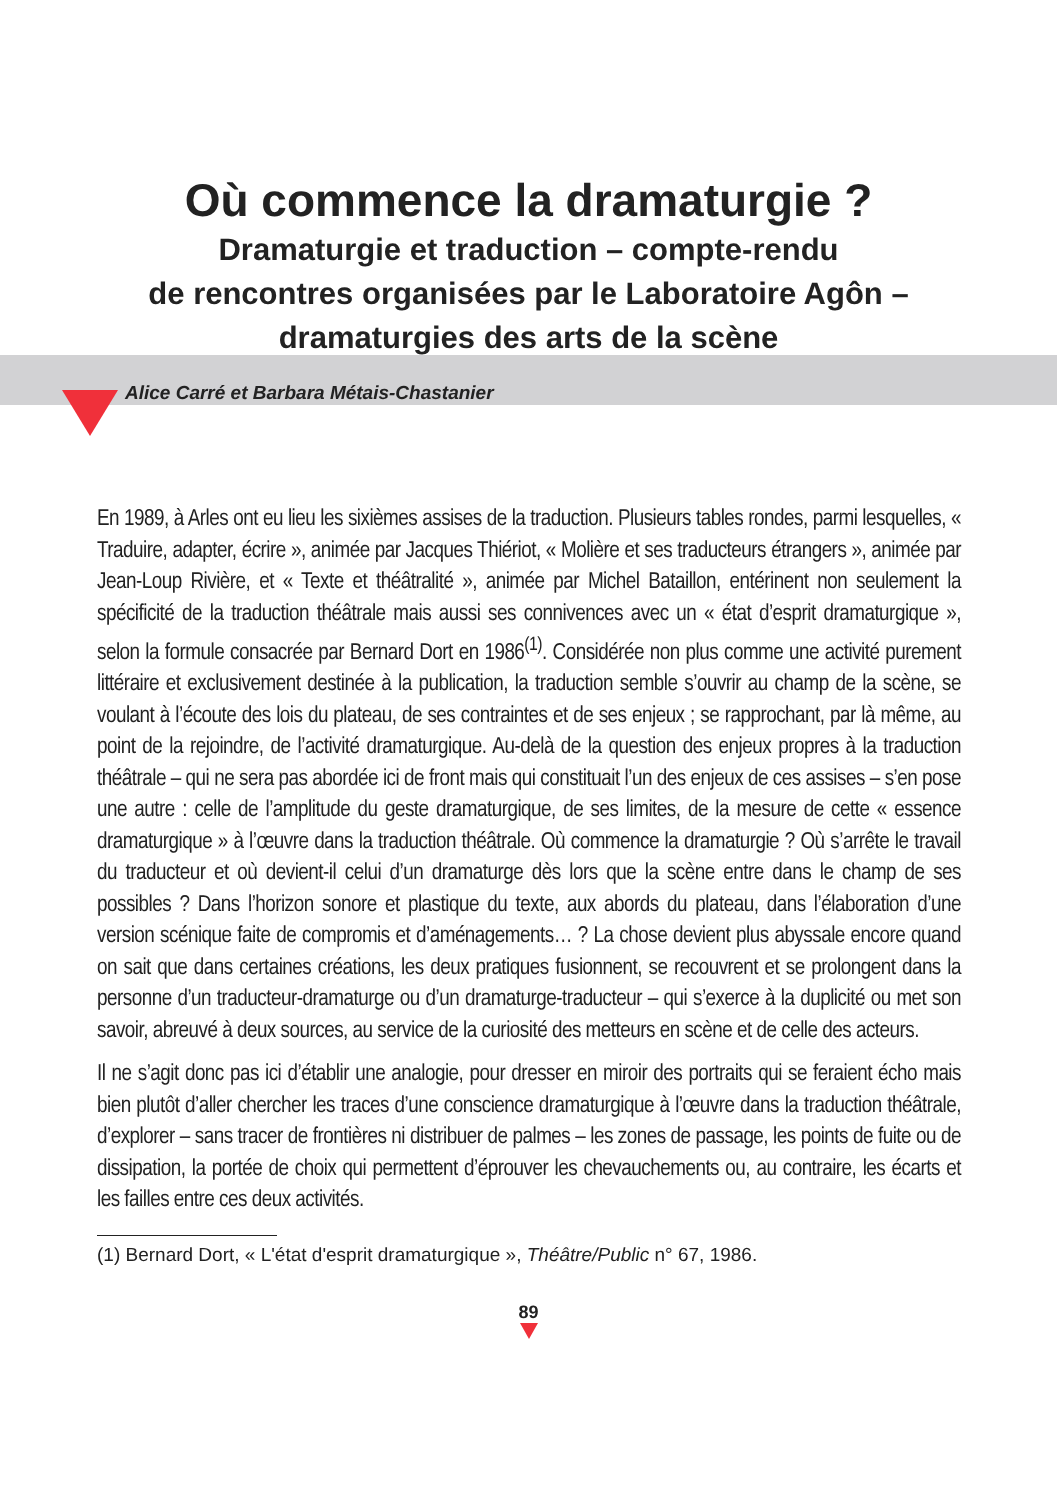Où commence la dramaturgie ?
Dramaturgie et traduction – compte-rendu
de rencontres organisées par le Laboratoire Agôn –
dramaturgies des arts de la scène
Alice Carré et Barbara Métais-Chastanier
En 1989, à Arles ont eu lieu les sixièmes assises de la traduction. Plusieurs tables rondes, parmi lesquelles, « Traduire, adapter, écrire », animée par Jacques Thiériot, « Molière et ses traducteurs étrangers », animée par Jean-Loup Rivière, et « Texte et théâtralité », animée par Michel Bataillon, entérinent non seulement la spécificité de la traduction théâtrale mais aussi ses connivences avec un « état d’esprit dramaturgique », selon la formule consacrée par Bernard Dort en 1986<sup>(1)</sup>. Considérée non plus comme une activité purement littéraire et exclusivement destinée à la publication, la traduction semble s’ouvrir au champ de la scène, se voulant à l’écoute des lois du plateau, de ses contraintes et de ses enjeux ; se rapprochant, par là même, au point de la rejoindre, de l’activité dramaturgique. Au-delà de la question des enjeux propres à la traduction théâtrale – qui ne sera pas abordée ici de front mais qui constituait l’un des enjeux de ces assises – s’en pose une autre : celle de l’amplitude du geste dramaturgique, de ses limites, de la mesure de cette « essence dramaturgique » à l’œuvre dans la traduction théâtrale. Où commence la dramaturgie ? Où s’arrête le travail du traducteur et où devient-il celui d’un dramaturge dès lors que la scène entre dans le champ de ses possibles ? Dans l’horizon sonore et plastique du texte, aux abords du plateau, dans l’élaboration d’une version scénique faite de compromis et d’aménagements… ? La chose devient plus abyssale encore quand on sait que dans certaines créations, les deux pratiques fusionnent, se recouvrent et se prolongent dans la personne d’un traducteur-dramaturge ou d’un dramaturge-traducteur – qui s’exerce à la duplicité ou met son savoir, abreuvé à deux sources, au service de la curiosité des metteurs en scène et de celle des acteurs.
Il ne s’agit donc pas ici d’établir une analogie, pour dresser en miroir des portraits qui se feraient écho mais bien plutôt d’aller chercher les traces d’une conscience dramaturgique à l’œuvre dans la traduction théâtrale, d’explorer – sans tracer de frontières ni distribuer de palmes – les zones de passage, les points de fuite ou de dissipation, la portée de choix qui permettent d’éprouver les chevauchements ou, au contraire, les écarts et les failles entre ces deux activités.
(1) Bernard Dort, « L'état d'esprit dramaturgique », Théâtre/Public n° 67, 1986.
89